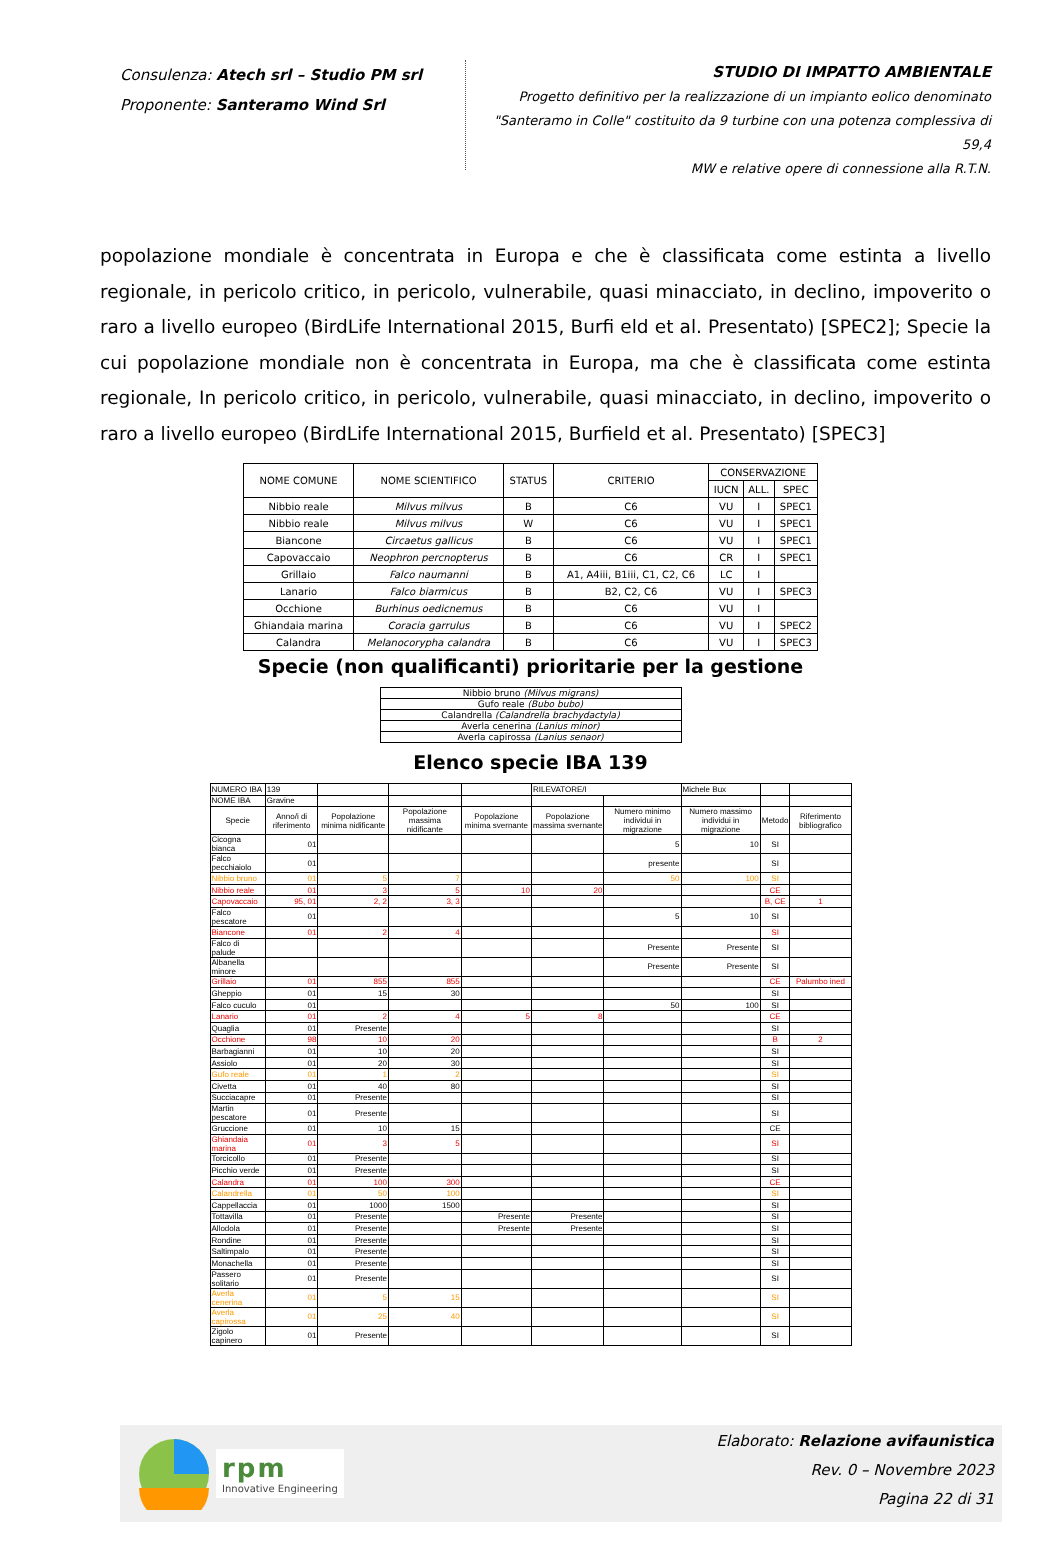Consulenza: Atech srl – Studio PM srl
Proponente: Santeramo Wind Srl
STUDIO DI IMPATTO AMBIENTALE
Progetto definitivo per la realizzazione di un impianto eolico denominato
"Santeramo in Colle" costituito da 9 turbine con una potenza complessiva di 59,4
MW e relative opere di connessione alla R.T.N.
popolazione mondiale è concentrata in Europa e che è classificata come estinta a livello regionale, in pericolo critico, in pericolo, vulnerabile, quasi minacciato, in declino, impoverito o raro a livello europeo (BirdLife International 2015, Burfi eld et al. Presentato) [SPEC2]; Specie la cui popolazione mondiale non è concentrata in Europa, ma che è classificata come estinta regionale, In pericolo critico, in pericolo, vulnerabile, quasi minacciato, in declino, impoverito o raro a livello europeo (BirdLife International 2015, Burfield et al. Presentato) [SPEC3]
| NOME COMUNE | NOME SCIENTIFICO | STATUS | CRITERIO | CONSERVAZIONE | | |
| --- | --- | --- | --- | --- | --- | --- |
| | | | | IUCN | ALL. | SPEC |
| Nibbio reale | Milvus milvus | B | C6 | VU | I | SPEC1 |
| Nibbio reale | Milvus milvus | W | C6 | VU | I | SPEC1 |
| Biancone | Circaetus gallicus | B | C6 | VU | I | SPEC1 |
| Capovaccaio | Neophron percnopterus | B | C6 | CR | I | SPEC1 |
| Grillaio | Falco naumanni | B | A1, A4iii, B1iii, C1, C2, C6 | LC | I | |
| Lanario | Falco biarmicus | B | B2, C2, C6 | VU | I | SPEC3 |
| Occhione | Burhinus oedicnemus | B | C6 | VU | I | |
| Ghiandaia marina | Coracia garrulus | B | C6 | VU | I | SPEC2 |
| Calandra | Melanocorypha calandra | B | C6 | VU | I | SPEC3 |
Specie (non qualificanti) prioritarie per la gestione
| Nibbio bruno (Milvus migrans) |
| Gufo reale (Bubo bubo) |
| Calandrella (Calandrella brachydactyla) |
| Averla cenerina (Lanius minor) |
| Averla capirossa (Lanius senaor) |
Elenco specie IBA 139
| NUMERO IBA | 139 | | | | RILEVATORE/I | | Michele Bux | | |
| NOME IBA | Gravine | | | | | | | | |
| Specie | Anno/i di riferimento | Popolazione minima nidificante | Popolazione massima nidificante | Popolazione minima svernante | Popolazione massima svernante | Numero minimo individui in migrazione | Numero massimo individui in migrazione | Metodo | Riferimento bibliografico |
| Cicogna bianca | 01 | | | | | 5 | 10 | SI | |
| Falco pecchiaiolo | 01 | | | | | presente | | SI | |
| Nibbio bruno | 01 | 5 | 7 | | | 50 | 100 | SI | |
| Nibbio reale | 01 | 3 | 5 | 10 | 20 | | | CE | |
| Capovaccaio | 95, 01 | 2, 2 | 3, 3 | | | | | B, CE | 1 |
| Falco pescatore | 01 | | | | | 5 | 10 | SI | |
| Biancone | 01 | 2 | 4 | | | | | SI | |
| Falco di palude | | | | | | Presente | Presente | SI | |
| Albanella minore | | | | | | Presente | Presente | SI | |
| Grillaio | 01 | 855 | 855 | | | | | CE | Palumbo ined |
| Gheppio | 01 | 15 | 30 | | | | | SI | |
| Falco cuculo | 01 | | | | | 50 | 100 | SI | |
| Lanario | 01 | 2 | 4 | 5 | 8 | | | CE | |
| Quaglia | 01 | Presente | | | | | | SI | |
| Occhione | 98 | 10 | 20 | | | | | B | 2 |
| Barbagianni | 01 | 10 | 20 | | | | | SI | |
| Assiolo | 01 | 20 | 30 | | | | | SI | |
| Gufo reale | 01 | 1 | 2 | | | | | SI | |
| Civetta | 01 | 40 | 80 | | | | | SI | |
| Succiacapre | 01 | Presente | | | | | | SI | |
| Martin pescatore | 01 | Presente | | | | | | SI | |
| Gruccione | 01 | 10 | 15 | | | | | CE | |
| Ghiandaia marina | 01 | 3 | 5 | | | | | SI | |
| Torcicollo | 01 | Presente | | | | | | SI | |
| Picchio verde | 01 | Presente | | | | | | SI | |
| Calandra | 01 | 100 | 300 | | | | | CE | |
| Calandrella | 01 | 50 | 100 | | | | | SI | |
| Cappellaccia | 01 | 1000 | 1500 | | | | | SI | |
| Tottavilla | 01 | Presente | | Presente | Presente | | | SI | |
| Allodola | 01 | Presente | | Presente | Presente | | | SI | |
| Rondine | 01 | Presente | | | | | | SI | |
| Saltimpalo | 01 | Presente | | | | | | SI | |
| Monachella | 01 | Presente | | | | | | SI | |
| Passero solitario | 01 | Presente | | | | | | SI | |
| Averla cenerina | 01 | 5 | 15 | | | | | SI | |
| Averla capirossa | 01 | 25 | 40 | | | | | SI | |
| Zigolo capinero | 01 | Presente | | | | | | SI | |
rpm
Innovative Engineering
Elaborato: Relazione avifaunistica
Rev. 0 – Novembre 2023
Pagina 22 di 31